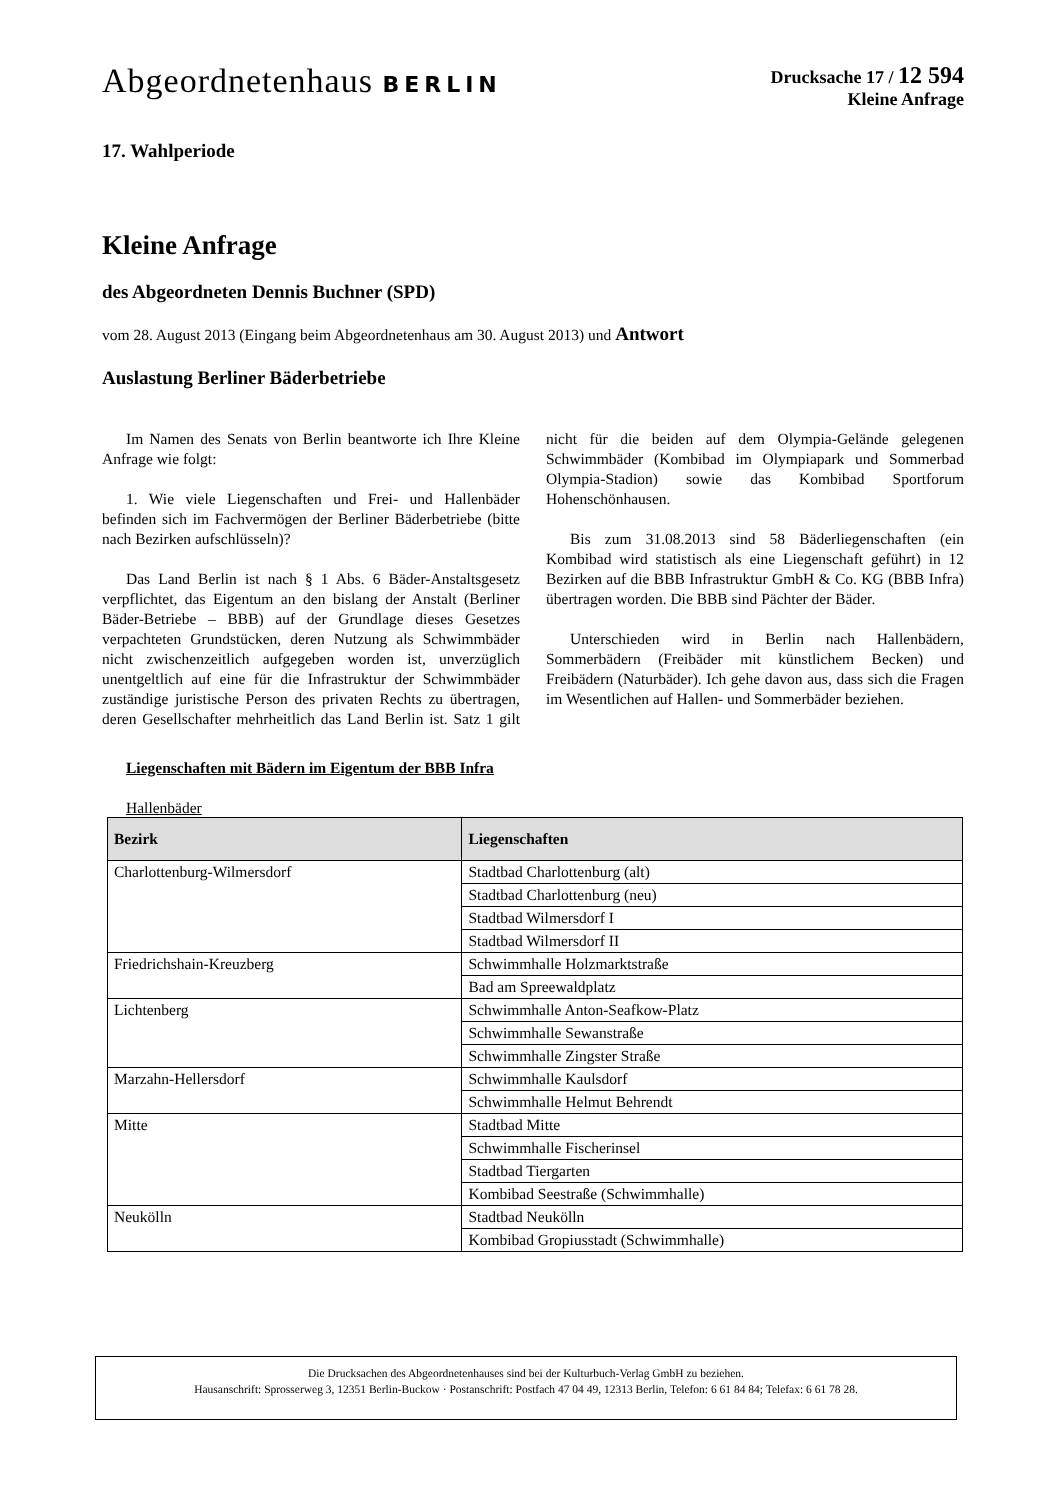Abgeordnetenhaus BERLIN
Drucksache 17 / 12 594
Kleine Anfrage
17. Wahlperiode
Kleine Anfrage
des Abgeordneten Dennis Buchner (SPD)
vom 28. August 2013 (Eingang beim Abgeordnetenhaus am 30. August 2013) und Antwort
Auslastung Berliner Bäderbetriebe
Im Namen des Senats von Berlin beantworte ich Ihre Kleine Anfrage wie folgt:
1. Wie viele Liegenschaften und Frei- und Hallenbäder befinden sich im Fachvermögen der Berliner Bäderbetriebe (bitte nach Bezirken aufschlüsseln)?
Das Land Berlin ist nach § 1 Abs. 6 Bäder-Anstaltsgesetz verpflichtet, das Eigentum an den bislang der Anstalt (Berliner Bäder-Betriebe – BBB) auf der Grundlage dieses Gesetzes verpachteten Grundstücken, deren Nutzung als Schwimmbäder nicht zwischenzeitlich aufgegeben worden ist, unverzüglich unentgeltlich auf eine für die Infrastruktur der Schwimmbäder zuständige juristische Person des privaten Rechts zu übertragen, deren Gesellschafter mehrheitlich das Land Berlin ist. Satz 1 gilt nicht für die beiden auf dem Olympia-Gelände gelegenen Schwimmbäder (Kombibad im Olympiapark und Sommerbad Olympia-Stadion) sowie das Kombibad Sportforum Hohenschönhausen.
Bis zum 31.08.2013 sind 58 Bäderliegenschaften (ein Kombibad wird statistisch als eine Liegenschaft geführt) in 12 Bezirken auf die BBB Infrastruktur GmbH & Co. KG (BBB Infra) übertragen worden. Die BBB sind Pächter der Bäder.
Unterschieden wird in Berlin nach Hallenbädern, Sommerbädern (Freibäder mit künstlichem Becken) und Freibädern (Naturbäder). Ich gehe davon aus, dass sich die Fragen im Wesentlichen auf Hallen- und Sommerbäder beziehen.
Liegenschaften mit Bädern im Eigentum der BBB Infra
Hallenbäder
| Bezirk | Liegenschaften |
| --- | --- |
| Charlottenburg-Wilmersdorf | Stadtbad Charlottenburg (alt) |
| | Stadtbad Charlottenburg (neu) |
| | Stadtbad Wilmersdorf I |
| | Stadtbad Wilmersdorf II |
| Friedrichshain-Kreuzberg | Schwimmhalle Holzmarktstraße |
| | Bad am Spreewaldplatz |
| Lichtenberg | Schwimmhalle Anton-Seafkow-Platz |
| | Schwimmhalle Sewanstraße |
| | Schwimmhalle Zingster Straße |
| Marzahn-Hellersdorf | Schwimmhalle Kaulsdorf |
| | Schwimmhalle Helmut Behrendt |
| Mitte | Stadtbad Mitte |
| | Schwimmhalle Fischerinsel |
| | Stadtbad Tiergarten |
| | Kombibad Seestraße (Schwimmhalle) |
| Neukölln | Stadtbad Neukölln |
| | Kombibad Gropiusstadt (Schwimmhalle) |
Die Drucksachen des Abgeordnetenhauses sind bei der Kulturbuch-Verlag GmbH zu beziehen.
Hausanschrift: Sprosserweg 3, 12351 Berlin-Buckow · Postanschrift: Postfach 47 04 49, 12313 Berlin, Telefon: 6 61 84 84; Telefax: 6 61 78 28.